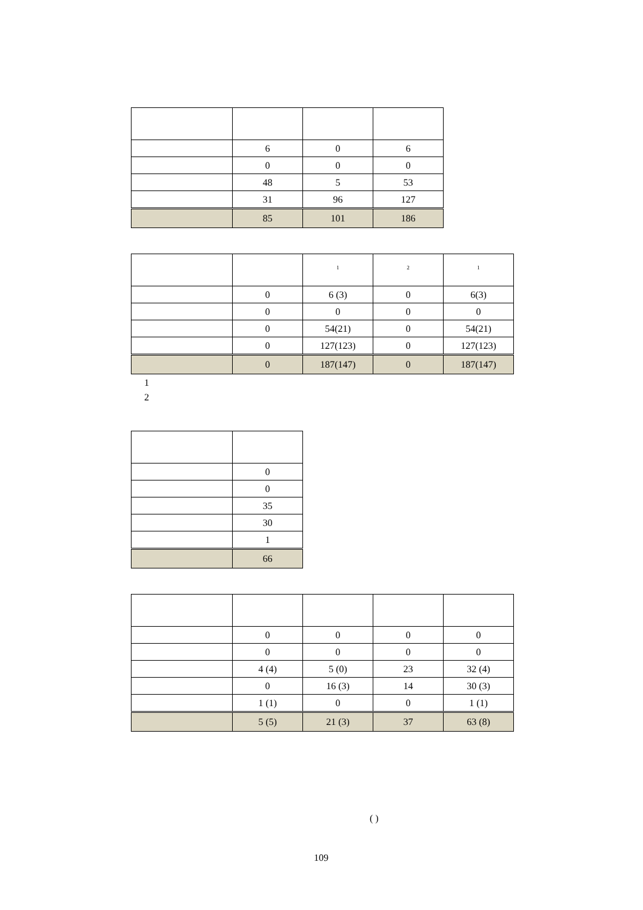| | 6 | 0 | 6 |
| | 0 | 0 | 0 |
| | 48 | 5 | 53 |
| | 31 | 96 | 127 |
| | 85 | 101 | 186 |
| | | <sup>1</sup> | <sup>2</sup> | <sup>1</sup> |
| | 0 | 6 (3) | 0 | 6(3) |
| | 0 | 0 | 0 | 0 |
| | 0 | 54(21) | 0 | 54(21) |
| | 0 | 127(123) | 0 | 127(123) |
| | 0 | 187(147) | 0 | 187(147) |
1
2
| | 0 |
| | 0 |
| | 35 |
| | 30 |
| | 1 |
| | 66 |
| | 0 | 0 | 0 | 0 |
| | 0 | 0 | 0 | 0 |
| | 4 (4) | 5 (0) | 23 | 32 (4) |
| | 0 | 16 (3) | 14 | 30 (3) |
| | 1 (1) | 0 | 0 | 1 (1) |
| | 5 (5) | 21 (3) | 37 | 63 (8) |
( )
109